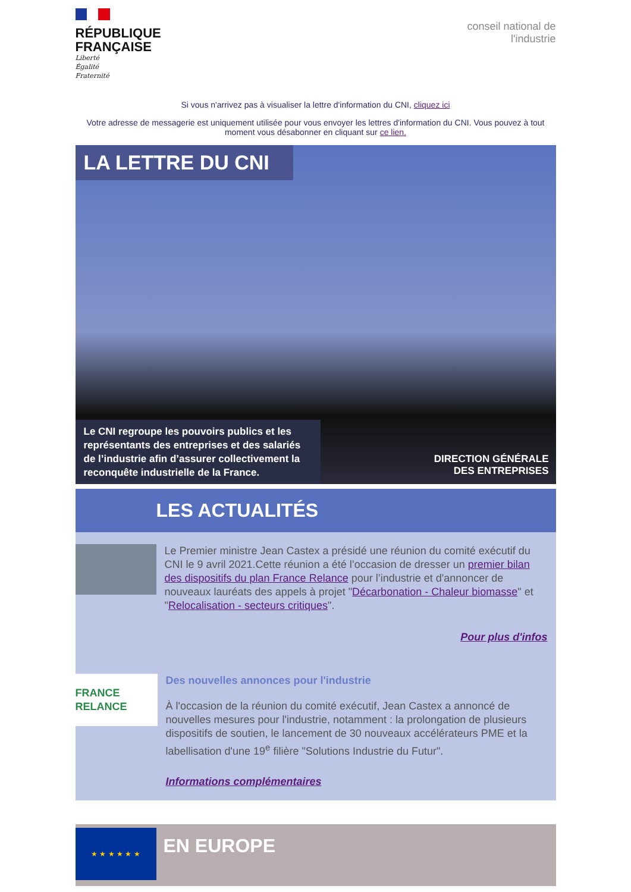RÉPUBLIQUE
FRANÇAISE
Liberté
Égalité
Fraternité
conseil national de l'industrie
Si vous n'arrivez pas à visualiser la lettre d'information du CNI, cliquez ici
Votre adresse de messagerie est uniquement utilisée pour vous envoyer les lettres d'information du CNI. Vous pouvez à tout moment vous désabonner en cliquant sur ce lien.
LA LETTRE DU CNI
Le CNI regroupe les pouvoirs publics et les représentants des entreprises et des salariés de l’industrie afin d’assurer collectivement la reconquête industrielle de la France.
DIRECTION GÉNÉRALE
DES ENTREPRISES
LES ACTUALITÉS
Le Premier ministre Jean Castex a présidé une réunion du comité exécutif du CNI le 9 avril 2021.Cette réunion a été l’occasion de dresser un premier bilan des dispositifs du plan France Relance pour l’industrie et d'annoncer de nouveaux lauréats des appels à projet "Décarbonation - Chaleur biomasse" et "Relocalisation - secteurs critiques".
Pour plus d'infos
FRANCE RELANCE
Des nouvelles annonces pour l'industrie
À l'occasion de la réunion du comité exécutif, Jean Castex a annoncé de nouvelles mesures pour l'industrie, notamment : la prolongation de plusieurs dispositifs de soutien, le lancement de 30 nouveaux accélérateurs PME et la labellisation d'une 19<sup>e</sup> filière "Solutions Industrie du Futur".
Informations complémentaires
★ ★ ★ ★ ★ ★
EN EUROPE